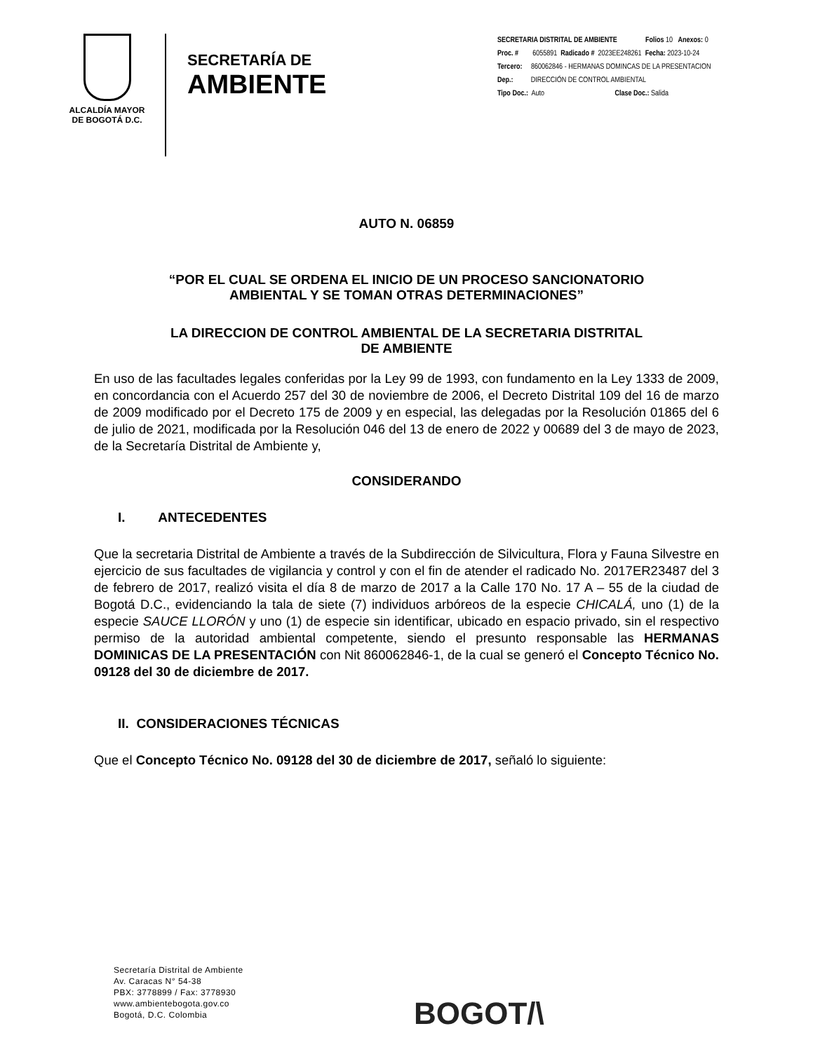ALCALDÍA MAYOR
DE BOGOTÁ D.C.
SECRETARÍA DE
AMBIENTE
SECRETARIA DISTRITAL DE AMBIENTE Folios 10 Anexos: 0
Proc. # 6055891 Radicado # 2023EE248261 Fecha: 2023-10-24
Tercero: 860062846 - HERMANAS DOMINCAS DE LA PRESENTACION
Dep.: DIRECCIÓN DE CONTROL AMBIENTAL
Tipo Doc.: Auto Clase Doc.: Salida
AUTO N. 06859
“POR EL CUAL SE ORDENA EL INICIO DE UN PROCESO SANCIONATORIO
AMBIENTAL Y SE TOMAN OTRAS DETERMINACIONES”
LA DIRECCION DE CONTROL AMBIENTAL DE LA SECRETARIA DISTRITAL
DE AMBIENTE
En uso de las facultades legales conferidas por la Ley 99 de 1993, con fundamento en la Ley 1333 de 2009, en concordancia con el Acuerdo 257 del 30 de noviembre de 2006, el Decreto Distrital 109 del 16 de marzo de 2009 modificado por el Decreto 175 de 2009 y en especial, las delegadas por la Resolución 01865 del 6 de julio de 2021, modificada por la Resolución 046 del 13 de enero de 2022 y 00689 del 3 de mayo de 2023, de la Secretaría Distrital de Ambiente y,
CONSIDERANDO
I. ANTECEDENTES
Que la secretaria Distrital de Ambiente a través de la Subdirección de Silvicultura, Flora y Fauna Silvestre en ejercicio de sus facultades de vigilancia y control y con el fin de atender el radicado No. 2017ER23487 del 3 de febrero de 2017, realizó visita el día 8 de marzo de 2017 a la Calle 170 No. 17 A – 55 de la ciudad de Bogotá D.C., evidenciando la tala de siete (7) individuos arbóreos de la especie CHICALÁ, uno (1) de la especie SAUCE LLORÓN y uno (1) de especie sin identificar, ubicado en espacio privado, sin el respectivo permiso de la autoridad ambiental competente, siendo el presunto responsable las HERMANAS DOMINICAS DE LA PRESENTACIÓN con Nit 860062846-1, de la cual se generó el Concepto Técnico No. 09128 del 30 de diciembre de 2017.
II. CONSIDERACIONES TÉCNICAS
Que el Concepto Técnico No. 09128 del 30 de diciembre de 2017, señaló lo siguiente:
Secretaría Distrital de Ambiente
Av. Caracas N° 54-38
PBX: 3778899 / Fax: 3778930
www.ambientebogota.gov.co
Bogotá, D.C. Colombia
BOGOT/\